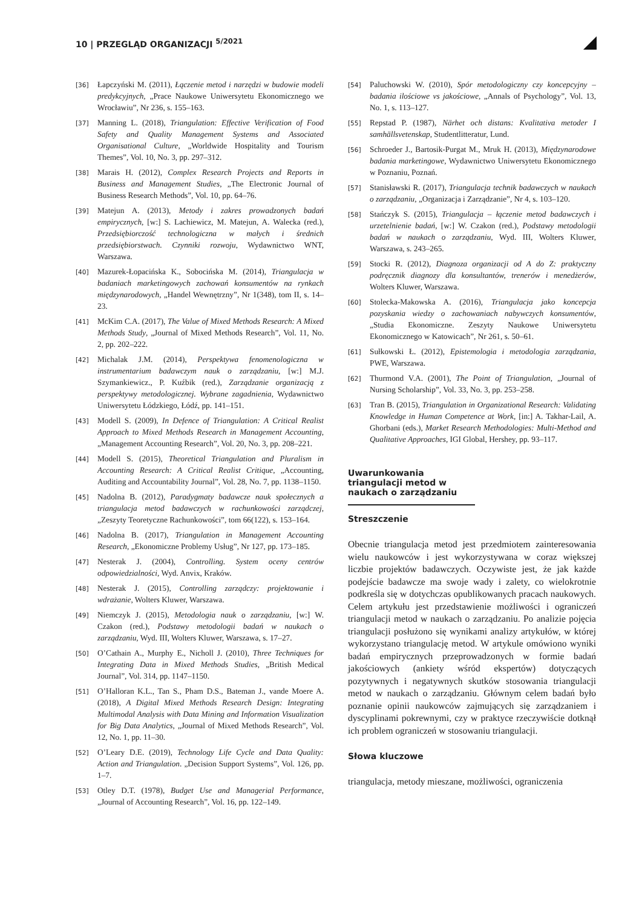10 | PRZEGLĄD ORGANIZACJI <sup>5/2021</sup>
[36] Łapczyński M. (2011), Łączenie metod i narzędzi w budowie modeli predykcyjnych, „Prace Naukowe Uniwersytetu Ekonomicznego we Wrocławiu”, Nr 236, s. 155–163.
[37] Manning L. (2018), Triangulation: Effective Verification of Food Safety and Quality Management Systems and Associated Organisational Culture, „Worldwide Hospitality and Tourism Themes”, Vol. 10, No. 3, pp. 297–312.
[38] Marais H. (2012), Complex Research Projects and Reports in Business and Management Studies, „The Electronic Journal of Business Research Methods”, Vol. 10, pp. 64–76.
[39] Matejun A. (2013), Metody i zakres prowadzonych badań empirycznych, [w:] S. Lachiewicz, M. Matejun, A. Walecka (red.), Przedsiębiorczość technologiczna w małych i średnich przedsiębiorstwach. Czynniki rozwoju, Wydawnictwo WNT, Warszawa.
[40] Mazurek-Łopacińska K., Sobocińska M. (2014), Triangulacja w badaniach marketingowych zachowań konsumentów na rynkach międzynarodowych, „Handel Wewnętrzny”, Nr 1(348), tom II, s. 14–23.
[41] McKim C.A. (2017), The Value of Mixed Methods Research: A Mixed Methods Study, „Journal of Mixed Methods Research”, Vol. 11, No. 2, pp. 202–222.
[42] Michalak J.M. (2014), Perspektywa fenomenologiczna w instrumentarium badawczym nauk o zarządzaniu, [w:] M.J. Szymankiewicz., P. Kuźbik (red.), Zarządzanie organizacją z perspektywy metodologicznej. Wybrane zagadnienia, Wydawnictwo Uniwersytetu Łódzkiego, Łódź, pp. 141–151.
[43] Modell S. (2009), In Defence of Triangulation: A Critical Realist Approach to Mixed Methods Research in Management Accounting, „Management Accounting Research”, Vol. 20, No. 3, pp. 208–221.
[44] Modell S. (2015), Theoretical Triangulation and Pluralism in Accounting Research: A Critical Realist Critique, „Accounting, Auditing and Accountability Journal”, Vol. 28, No. 7, pp. 1138–1150.
[45] Nadolna B. (2012), Paradygmaty badawcze nauk społecznych a triangulacja metod badawczych w rachunkowości zarządczej, „Zeszyty Teoretyczne Rachunkowości”, tom 66(122), s. 153–164.
[46] Nadolna B. (2017), Triangulation in Management Accounting Research, „Ekonomiczne Problemy Usług”, Nr 127, pp. 173–185.
[47] Nesterak J. (2004), Controlling. System oceny centrów odpowiedzialności, Wyd. Anvix, Kraków.
[48] Nesterak J. (2015), Controlling zarządczy: projektowanie i wdrażanie, Wolters Kluwer, Warszawa.
[49] Niemczyk J. (2015), Metodologia nauk o zarządzaniu, [w:] W. Czakon (red.), Podstawy metodologii badań w naukach o zarządzaniu, Wyd. III, Wolters Kluwer, Warszawa, s. 17–27.
[50] O’Cathain A., Murphy E., Nicholl J. (2010), Three Techniques for Integrating Data in Mixed Methods Studies, „British Medical Journal”, Vol. 314, pp. 1147–1150.
[51] O’Halloran K.L., Tan S., Pham D.S., Bateman J., vande Moere A. (2018), A Digital Mixed Methods Research Design: Integrating Multimodal Analysis with Data Mining and Information Visualization for Big Data Analytics, „Journal of Mixed Methods Research”, Vol. 12, No. 1, pp. 11–30.
[52] O’Leary D.E. (2019), Technology Life Cycle and Data Quality: Action and Triangulation. „Decision Support Systems”, Vol. 126, pp. 1–7.
[53] Otley D.T. (1978), Budget Use and Managerial Performance, „Journal of Accounting Research”, Vol. 16, pp. 122–149.
[54] Paluchowski W. (2010), Spór metodologiczny czy koncepcyjny – badania ilościowe vs jakościowe, „Annals of Psychology”, Vol. 13, No. 1, s. 113–127.
[55] Repstad P. (1987), Närhet och distans: Kvalitativa metoder I samhällsvetenskap, Studentlitteratur, Lund.
[56] Schroeder J., Bartosik-Purgat M., Mruk H. (2013), Międzynarodowe badania marketingowe, Wydawnictwo Uniwersytetu Ekonomicznego w Poznaniu, Poznań.
[57] Stanisławski R. (2017), Triangulacja technik badawczych w naukach o zarządzaniu, „Organizacja i Zarządzanie”, Nr 4, s. 103–120.
[58] Stańczyk S. (2015), Triangulacja – łączenie metod badawczych i urzetelnienie badań, [w:] W. Czakon (red.), Podstawy metodologii badań w naukach o zarządzaniu, Wyd. III, Wolters Kluwer, Warszawa, s. 243–265.
[59] Stocki R. (2012), Diagnoza organizacji od A do Z: praktyczny podręcznik diagnozy dla konsultantów, trenerów i menedżerów, Wolters Kluwer, Warszawa.
[60] Stolecka-Makowska A. (2016), Triangulacja jako koncepcja pozyskania wiedzy o zachowaniach nabywczych konsumentów, „Studia Ekonomiczne. Zeszyty Naukowe Uniwersytetu Ekonomicznego w Katowicach”, Nr 261, s. 50–61.
[61] Sułkowski Ł. (2012), Epistemologia i metodologia zarządzania, PWE, Warszawa.
[62] Thurmond V.A. (2001), The Point of Triangulation, „Journal of Nursing Scholarship”, Vol. 33, No. 3, pp. 253–258.
[63] Tran B. (2015), Triangulation in Organizational Research: Validating Knowledge in Human Competence at Work, [in:] A. Takhar-Lail, A. Ghorbani (eds.), Market Research Methodologies: Multi-Method and Qualitative Approaches, IGI Global, Hershey, pp. 93–117.
Uwarunkowania triangulacji metod w naukach o zarządzaniu
Streszczenie
Obecnie triangulacja metod jest przedmiotem zainteresowania wielu naukowców i jest wykorzystywana w coraz większej liczbie projektów badawczych. Oczywiste jest, że jak każde podejście badawcze ma swoje wady i zalety, co wielokrotnie podkreśla się w dotychczas opublikowanych pracach naukowych. Celem artykułu jest przedstawienie możliwości i ograniczeń triangulacji metod w naukach o zarządzaniu. Po analizie pojęcia triangulacji posłużono się wynikami analizy artykułów, w której wykorzystano triangulację metod. W artykule omówiono wyniki badań empirycznych przeprowadzonych w formie badań jakościowych (ankiety wśród ekspertów) dotyczących pozytywnych i negatywnych skutków stosowania triangulacji metod w naukach o zarządzaniu. Głównym celem badań było poznanie opinii naukowców zajmujących się zarządzaniem i dyscyplinami pokrewnymi, czy w praktyce rzeczywiście dotknął ich problem ograniczeń w stosowaniu triangulacji.
Słowa kluczowe
triangulacja, metody mieszane, możliwości, ograniczenia